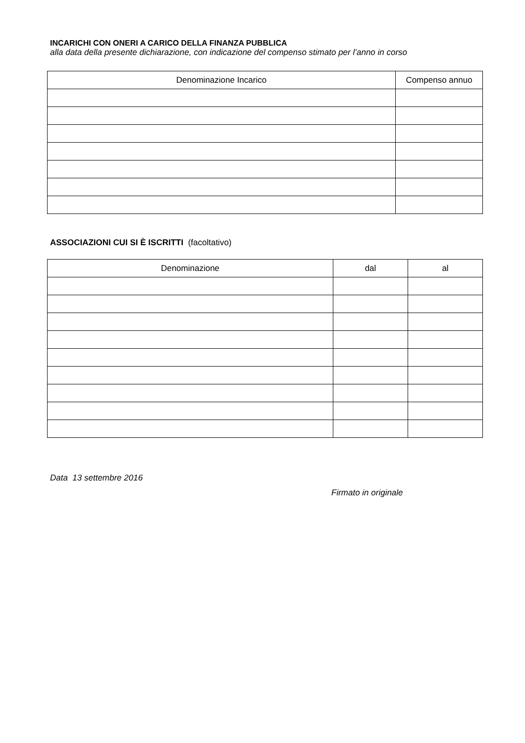INCARICHI CON ONERI A CARICO DELLA FINANZA PUBBLICA
alla data della presente dichiarazione, con indicazione del compenso stimato per l’anno in corso
| Denominazione Incarico | Compenso annuo |
| --- | --- |
ASSOCIAZIONI CUI SI È ISCRITTI (facoltativo)
| Denominazione | dal | al |
| --- | --- | --- |
Data 13 settembre 2016
Firmato in originale